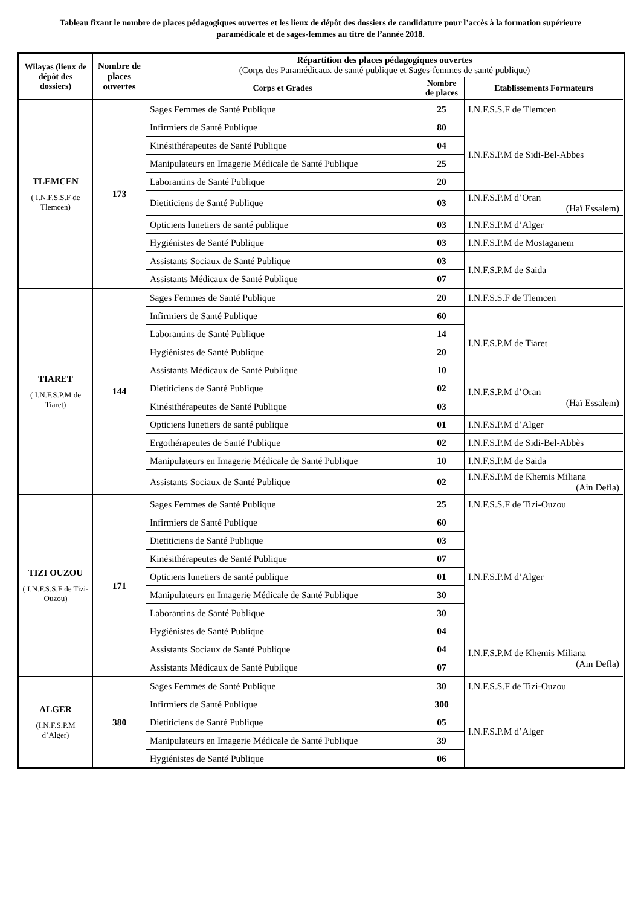Tableau fixant le nombre de places pédagogiques ouvertes et les lieux de dépôt des dossiers de candidature pour l’accès à la formation supérieure paramédicale et de sages-femmes au titre de l’année 2018.
| Wilayas (lieux de dépôt des dossiers) | Nombre de places ouvertes | Répartition des places pédagogiques ouvertes (Corps des Paramédicaux de santé publique et Sages-femmes de santé publique) | | |
| --- | --- | --- | --- | --- |
| | | Corps et Grades | Nombre de places | Etablissements Formateurs |
| TLEMCEN ( I.N.F.S.S.F de Tlemcen) | 173 | Sages Femmes de Santé Publique | 25 | I.N.F.S.S.F de Tlemcen |
| | | Infirmiers de Santé Publique | 80 | I.N.F.S.P.M de Sidi-Bel-Abbes |
| | | Kinésithérapeutes de Santé Publique | 04 | |
| | | Manipulateurs en Imagerie Médicale de Santé Publique | 25 | |
| | | Laborantins de Santé Publique | 20 | |
| | | Dietiticiens de Santé Publique | 03 | I.N.F.S.P.M d’Oran (Haï Essalem) |
| | | Opticiens lunetiers de santé publique | 03 | I.N.F.S.P.M d’Alger |
| | | Hygiénistes de Santé Publique | 03 | I.N.F.S.P.M de Mostaganem |
| | | Assistants Sociaux de Santé Publique | 03 | I.N.F.S.P.M de Saida |
| | | Assistants Médicaux de Santé Publique | 07 | |
| TIARET ( I.N.F.S.P.M de Tiaret) | 144 | Sages Femmes de Santé Publique | 20 | I.N.F.S.S.F de Tlemcen |
| | | Infirmiers de Santé Publique | 60 | I.N.F.S.P.M de Tiaret |
| | | Laborantins de Santé Publique | 14 | |
| | | Hygiénistes de Santé Publique | 20 | |
| | | Assistants Médicaux de Santé Publique | 10 | |
| | | Dietiticiens de Santé Publique | 02 | I.N.F.S.P.M d’Oran (Haï Essalem) |
| | | Kinésithérapeutes de Santé Publique | 03 | |
| | | Opticiens lunetiers de santé publique | 01 | I.N.F.S.P.M d’Alger |
| | | Ergothérapeutes de Santé Publique | 02 | I.N.F.S.P.M de Sidi-Bel-Abbès |
| | | Manipulateurs en Imagerie Médicale de Santé Publique | 10 | I.N.F.S.P.M de Saida |
| | | Assistants Sociaux de Santé Publique | 02 | I.N.F.S.P.M de Khemis Miliana (Ain Defla) |
| TIZI OUZOU ( I.N.F.S.S.F de Tizi-Ouzou) | 171 | Sages Femmes de Santé Publique | 25 | I.N.F.S.S.F de Tizi-Ouzou |
| | | Infirmiers de Santé Publique | 60 | I.N.F.S.P.M d’Alger |
| | | Dietiticiens de Santé Publique | 03 | |
| | | Kinésithérapeutes de Santé Publique | 07 | |
| | | Opticiens lunetiers de santé publique | 01 | |
| | | Manipulateurs en Imagerie Médicale de Santé Publique | 30 | |
| | | Laborantins de Santé Publique | 30 | |
| | | Hygiénistes de Santé Publique | 04 | |
| | | Assistants Sociaux de Santé Publique | 04 | I.N.F.S.P.M de Khemis Miliana (Ain Defla) |
| | | Assistants Médicaux de Santé Publique | 07 | |
| ALGER (I.N.F.S.P.M d’Alger) | 380 | Sages Femmes de Santé Publique | 30 | I.N.F.S.S.F de Tizi-Ouzou |
| | | Infirmiers de Santé Publique | 300 | I.N.F.S.P.M d’Alger |
| | | Dietiticiens de Santé Publique | 05 | |
| | | Manipulateurs en Imagerie Médicale de Santé Publique | 39 | |
| | | Hygiénistes de Santé Publique | 06 | |